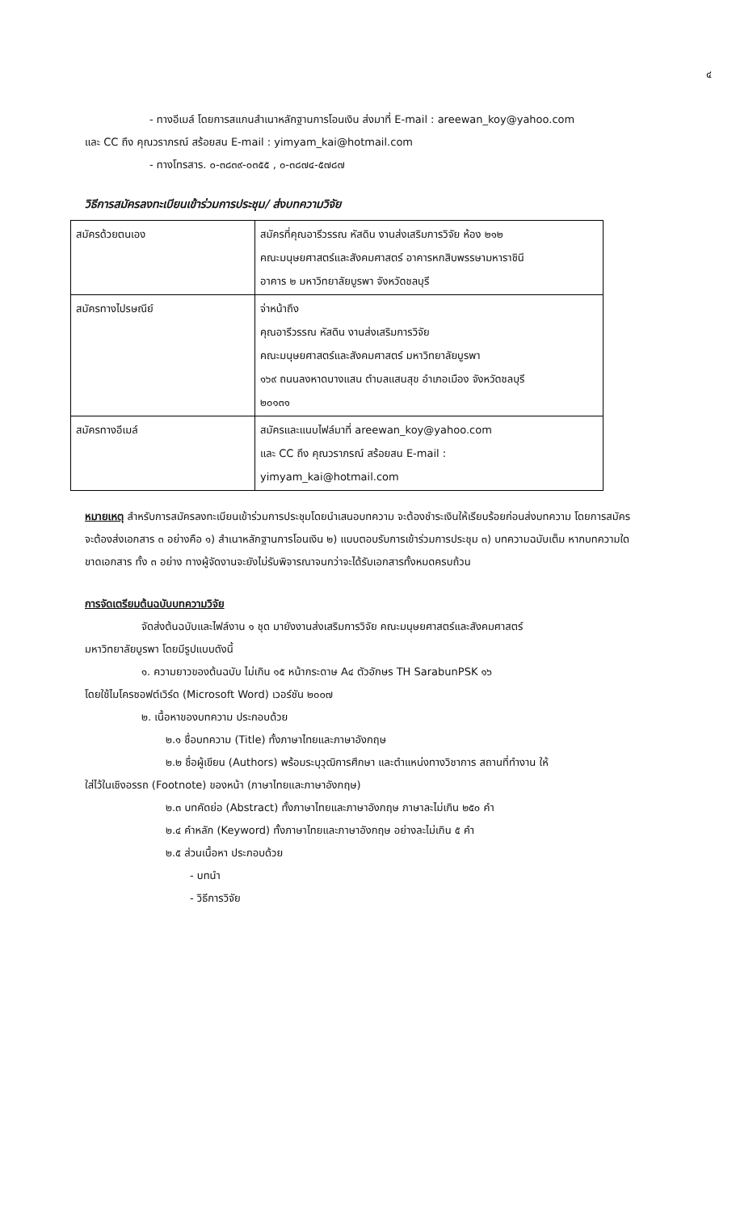๔
- ทางอีเมล์ โดยการสแกนสำเนาหลักฐานการโอนเงิน ส่งมาที่ E-mail : areewan_koy@yahoo.com
และ CC ถึง คุณวราภรณ์ สร้อยสน E-mail : yimyam_kai@hotmail.com
- ทางโทรสาร. ๐-๓๘๓๙-๐๓๕๕ , ๐-๓๘๗๔-๕๗๘๗
วิธีการสมัครลงทะเบียนเข้าร่วมการประชุม/ ส่งบทความวิจัย
| สมัครด้วยตนเอง | สมัครที่คุณอารีวรรณ หัสดิน งานส่งเสริมการวิจัย ห้อง ๒๑๒ คณะมนุษยศาสตร์และสังคมศาสตร์ อาคารหกสิบพรรษามหาราชินี อาคาร ๒ มหาวิทยาลัยบูรพา จังหวัดชลบุรี |
| สมัครทางไปรษณีย์ | จ่าหน้าถึง คุณอารีวรรณ หัสดิน งานส่งเสริมการวิจัย คณะมนุษยศาสตร์และสังคมศาสตร์ มหาวิทยาลัยบูรพา ๑๖๙ ถนนลงหาดบางแสน ตำบลแสนสุข อำเภอเมือง จังหวัดชลบุรี ๒๐๑๓๑ |
| สมัครทางอีเมล์ | สมัครและแนบไฟล์มาที่ areewan_koy@yahoo.com และ CC ถึง คุณวราภรณ์ สร้อยสน E-mail : yimyam_kai@hotmail.com |
หมายเหตุ สำหรับการสมัครลงทะเบียนเข้าร่วมการประชุมโดยนำเสนอบทความ จะต้องชำระเงินให้เรียบร้อยก่อนส่งบทความ โดยการสมัครจะต้องส่งเอกสาร ๓ อย่างคือ ๑) สำเนาหลักฐานการโอนเงิน ๒) แบบตอบรับการเข้าร่วมการประชุม ๓) บทความฉบับเต็ม หากบทความใดขาดเอกสาร ทั้ง ๓ อย่าง ทางผู้จัดงานจะยังไม่รับพิจารณาจนกว่าจะได้รับเอกสารทั้งหมดครบถ้วน
การจัดเตรียมต้นฉบับบทความวิจัย
จัดส่งต้นฉบับและไฟล์งาน ๑ ชุด มายังงานส่งเสริมการวิจัย คณะมนุษยศาสตร์และสังคมศาสตร์
มหาวิทยาลัยบูรพา โดยมีรูปแบบดังนี้
๑. ความยาวของต้นฉบับ ไม่เกิน ๑๕ หน้ากระดาษ A๔ ตัวอักษร TH SarabunPSK ๑๖
โดยใช้ไมโครซอฟต์เวิร์ด (Microsoft Word) เวอร์ชัน ๒๐๐๗
๒. เนื้อหาของบทความ ประกอบด้วย
๒.๑ ชื่อบทความ (Title) ทั้งภาษาไทยและภาษาอังกฤษ
๒.๒ ชื่อผู้เขียน (Authors) พร้อมระบุวุฒิการศึกษา และตำแหน่งทางวิชาการ สถานที่ทำงาน ให้
ใส่ไว้ในเชิงอรรถ (Footnote) ของหน้า (ภาษาไทยและภาษาอังกฤษ)
๒.๓ บทคัดย่อ (Abstract) ทั้งภาษาไทยและภาษาอังกฤษ ภาษาละไม่เกิน ๒๕๐ คำ
๒.๔ คำหลัก (Keyword) ทั้งภาษาไทยและภาษาอังกฤษ อย่างละไม่เกิน ๕ คำ
๒.๕ ส่วนเนื้อหา ประกอบด้วย
- บทนำ
- วิธีการวิจัย